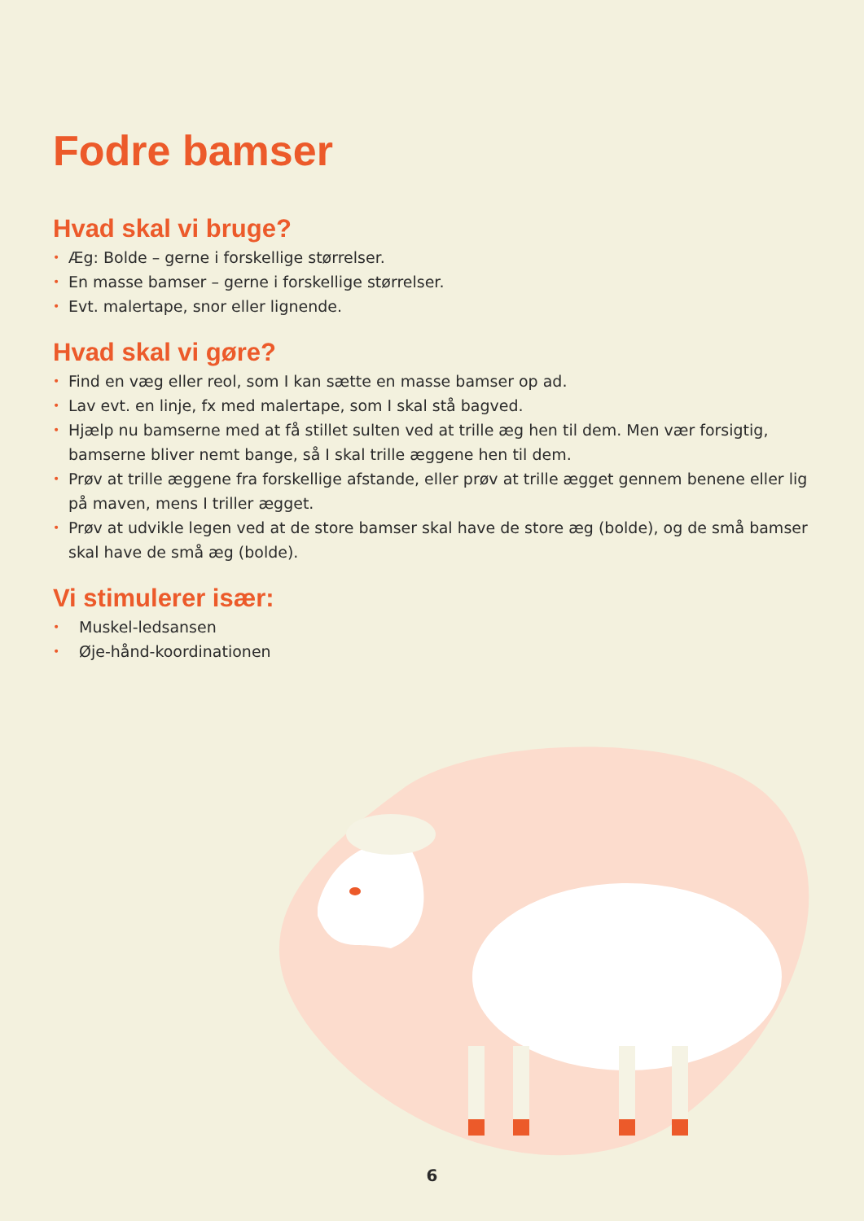Fodre bamser
Hvad skal vi bruge?
• Æg: Bolde – gerne i forskellige størrelser.
• En masse bamser – gerne i forskellige størrelser.
• Evt. malertape, snor eller lignende.
Hvad skal vi gøre?
• Find en væg eller reol, som I kan sætte en masse bamser op ad.
• Lav evt. en linje, fx med malertape, som I skal stå bagved.
• Hjælp nu bamserne med at få stillet sulten ved at trille æg hen til dem. Men vær forsigtig, bamserne bliver nemt bange, så I skal trille æggene hen til dem.
• Prøv at trille æggene fra forskellige afstande, eller prøv at trille ægget gennem benene eller lig på maven, mens I triller ægget.
• Prøv at udvikle legen ved at de store bamser skal have de store æg (bolde), og de små bamser skal have de små æg (bolde).
Vi stimulerer især:
• Muskel-ledsansen
• Øje-hånd-koordinationen
6